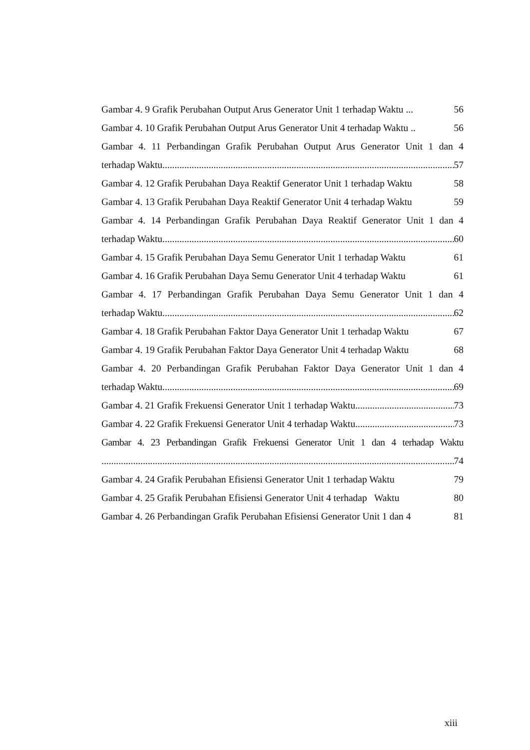Gambar 4. 9 Grafik Perubahan Output Arus Generator Unit 1 terhadap Waktu ... 56
Gambar 4. 10 Grafik Perubahan Output Arus Generator Unit 4 terhadap Waktu .. 56
Gambar 4. 11 Perbandingan Grafik Perubahan Output Arus Generator Unit 1 dan 4
terhadap Waktu 57
Gambar 4. 12 Grafik Perubahan Daya Reaktif Generator Unit 1 terhadap Waktu 58
Gambar 4. 13 Grafik Perubahan Daya Reaktif Generator Unit 4 terhadap Waktu 59
Gambar 4. 14 Perbandingan Grafik Perubahan Daya Reaktif Generator Unit 1 dan 4
terhadap Waktu 60
Gambar 4. 15 Grafik Perubahan Daya Semu Generator Unit 1 terhadap Waktu 61
Gambar 4. 16 Grafik Perubahan Daya Semu Generator Unit 4 terhadap Waktu 61
Gambar 4. 17 Perbandingan Grafik Perubahan Daya Semu Generator Unit 1 dan 4
terhadap Waktu 62
Gambar 4. 18 Grafik Perubahan Faktor Daya Generator Unit 1 terhadap Waktu 67
Gambar 4. 19 Grafik Perubahan Faktor Daya Generator Unit 4 terhadap Waktu 68
Gambar 4. 20 Perbandingan Grafik Perubahan Faktor Daya Generator Unit 1 dan 4
terhadap Waktu 69
Gambar 4. 21 Grafik Frekuensi Generator Unit 1 terhadap Waktu 73
Gambar 4. 22 Grafik Frekuensi Generator Unit 4 terhadap Waktu 73
Gambar 4. 23 Perbandingan Grafik Frekuensi Generator Unit 1 dan 4 terhadap Waktu
74
Gambar 4. 24 Grafik Perubahan Efisiensi Generator Unit 1 terhadap Waktu 79
Gambar 4. 25 Grafik Perubahan Efisiensi Generator Unit 4 terhadap Waktu 80
Gambar 4. 26 Perbandingan Grafik Perubahan Efisiensi Generator Unit 1 dan 4 81
xiii